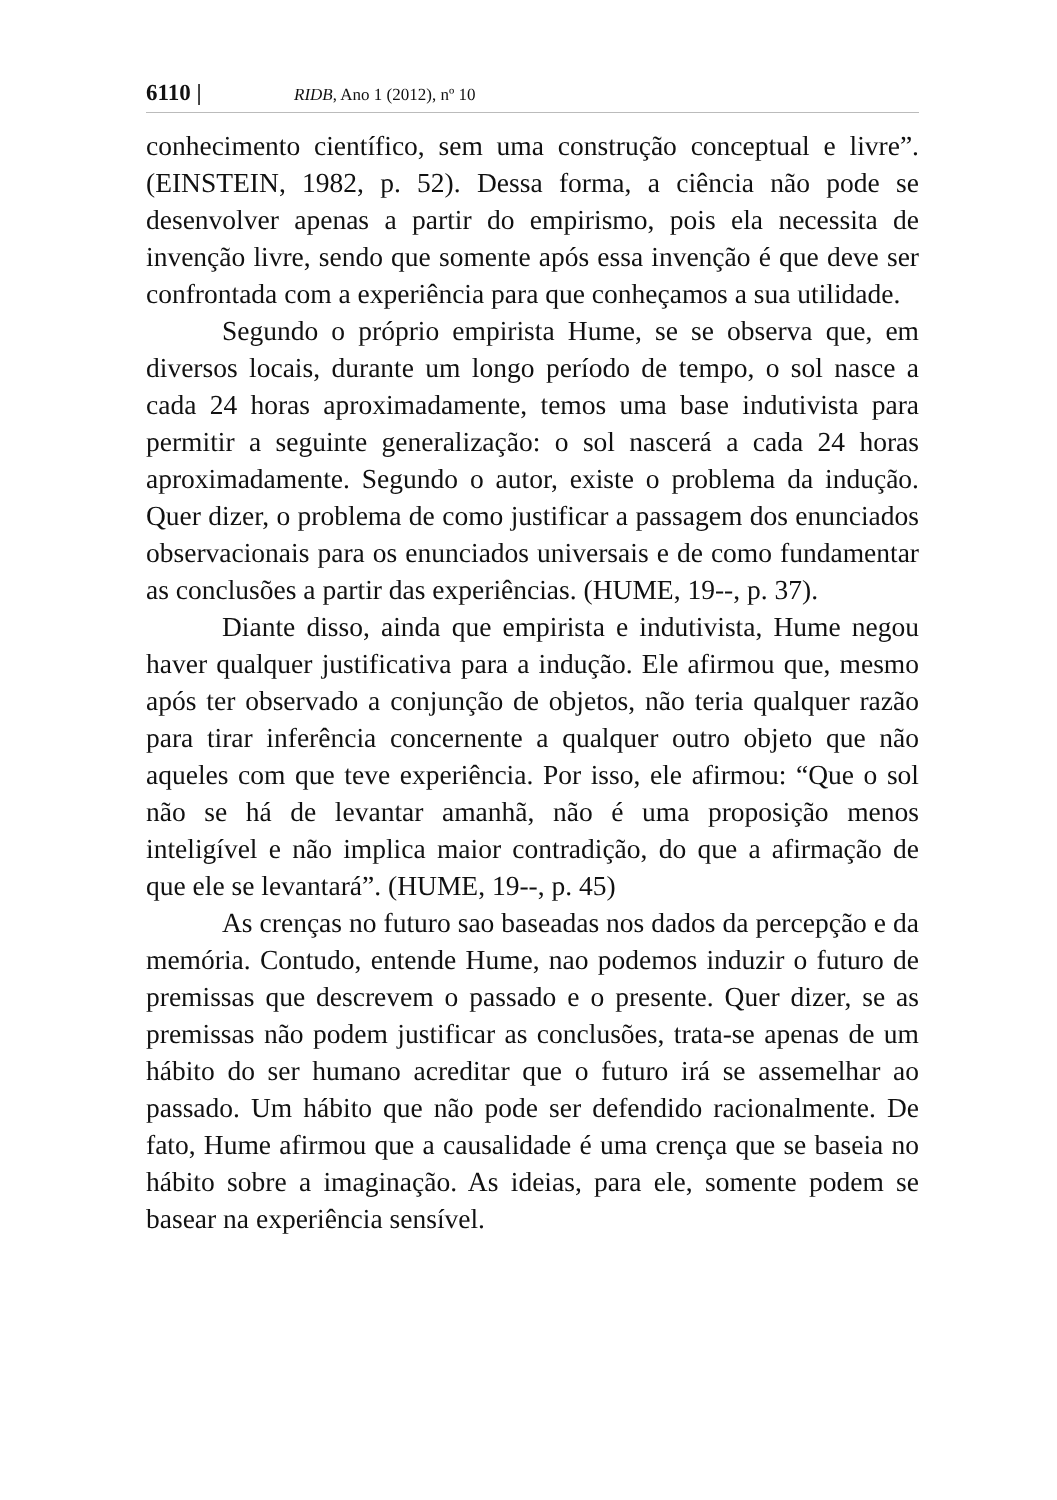6110 | RIDB, Ano 1 (2012), nº 10
conhecimento científico, sem uma construção conceptual e livre”. (EINSTEIN, 1982, p. 52). Dessa forma, a ciência não pode se desenvolver apenas a partir do empirismo, pois ela necessita de invenção livre, sendo que somente após essa invenção é que deve ser confrontada com a experiência para que conheçamos a sua utilidade.
Segundo o próprio empirista Hume, se se observa que, em diversos locais, durante um longo período de tempo, o sol nasce a cada 24 horas aproximadamente, temos uma base indutivista para permitir a seguinte generalização: o sol nascerá a cada 24 horas aproximadamente. Segundo o autor, existe o problema da indução. Quer dizer, o problema de como justificar a passagem dos enunciados observacionais para os enunciados universais e de como fundamentar as conclusões a partir das experiências. (HUME, 19--, p. 37).
Diante disso, ainda que empirista e indutivista, Hume negou haver qualquer justificativa para a indução. Ele afirmou que, mesmo após ter observado a conjunção de objetos, não teria qualquer razão para tirar inferência concernente a qualquer outro objeto que não aqueles com que teve experiência. Por isso, ele afirmou: “Que o sol não se há de levantar amanhã, não é uma proposição menos inteligível e não implica maior contradição, do que a afirmação de que ele se levantará”. (HUME, 19--, p. 45)
As crenças no futuro sao baseadas nos dados da percepção e da memória. Contudo, entende Hume, nao podemos induzir o futuro de premissas que descrevem o passado e o presente. Quer dizer, se as premissas não podem justificar as conclusões, trata-se apenas de um hábito do ser humano acreditar que o futuro irá se assemelhar ao passado. Um hábito que não pode ser defendido racionalmente. De fato, Hume afirmou que a causalidade é uma crença que se baseia no hábito sobre a imaginação. As ideias, para ele, somente podem se basear na experiência sensível.